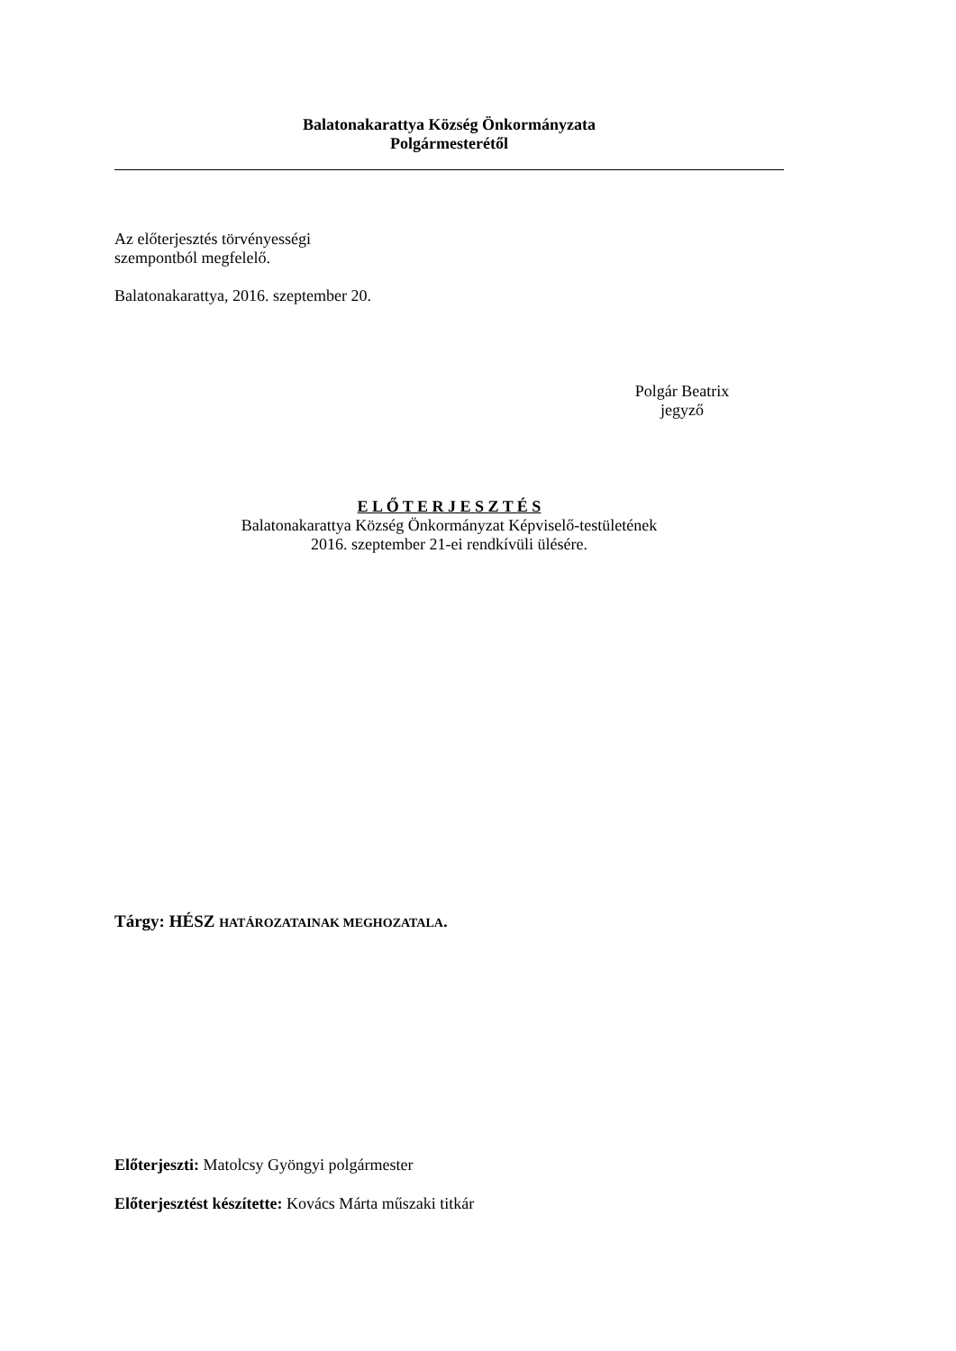Balatonakarattya Község Önkormányzata
Polgármesterétől
Az előterjesztés törvényességi
szempontból megfelelő.
Balatonakarattya, 2016. szeptember 20.
Polgár Beatrix
jegyző
E L Ő T E R J E S Z T É S
Balatonakarattya Község Önkormányzat Képviselő-testületének
2016. szeptember 21-ei rendkívüli ülésére.
Tárgy: HÉSZ HATÁROZATAINAK MEGHOZATALA.
Előterjeszti: Matolcsy Gyöngyi polgármester
Előterjesztést készítette: Kovács Márta műszaki titkár